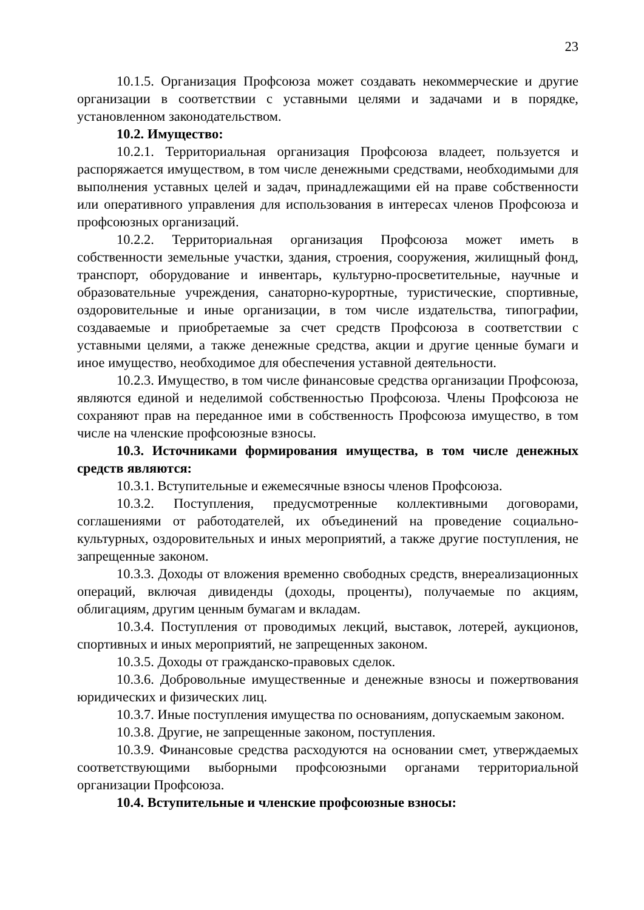23
10.1.5. Организация Профсоюза может создавать некоммерческие и другие организации в соответствии с уставными целями и задачами и в порядке, установленном законодательством.
10.2. Имущество:
10.2.1. Территориальная организация Профсоюза владеет, пользуется и распоряжается имуществом, в том числе денежными средствами, необходимыми для выполнения уставных целей и задач, принадлежащими ей на праве собственности или оперативного управления для использования в интересах членов Профсоюза и профсоюзных организаций.
10.2.2. Территориальная организация Профсоюза может иметь в собственности земельные участки, здания, строения, сооружения, жилищный фонд, транспорт, оборудование и инвентарь, культурно-просветительные, научные и образовательные учреждения, санаторно-курортные, туристические, спортивные, оздоровительные и иные организации, в том числе издательства, типографии, создаваемые и приобретаемые за счет средств Профсоюза в соответствии с уставными целями, а также денежные средства, акции и другие ценные бумаги и иное имущество, необходимое для обеспечения уставной деятельности.
10.2.3. Имущество, в том числе финансовые средства организации Профсоюза, являются единой и неделимой собственностью Профсоюза. Члены Профсоюза не сохраняют прав на переданное ими в собственность Профсоюза имущество, в том числе на членские профсоюзные взносы.
10.3. Источниками формирования имущества, в том числе денежных средств являются:
10.3.1. Вступительные и ежемесячные взносы членов Профсоюза.
10.3.2. Поступления, предусмотренные коллективными договорами, соглашениями от работодателей, их объединений на проведение социально-культурных, оздоровительных и иных мероприятий, а также другие поступления, не запрещенные законом.
10.3.3. Доходы от вложения временно свободных средств, внереализационных операций, включая дивиденды (доходы, проценты), получаемые по акциям, облигациям, другим ценным бумагам и вкладам.
10.3.4. Поступления от проводимых лекций, выставок, лотерей, аукционов, спортивных и иных мероприятий, не запрещенных законом.
10.3.5. Доходы от гражданско-правовых сделок.
10.3.6. Добровольные имущественные и денежные взносы и пожертвования юридических и физических лиц.
10.3.7. Иные поступления имущества по основаниям, допускаемым законом.
10.3.8. Другие, не запрещенные законом, поступления.
10.3.9. Финансовые средства расходуются на основании смет, утверждаемых соответствующими выборными профсоюзными органами территориальной организации Профсоюза.
10.4. Вступительные и членские профсоюзные взносы: